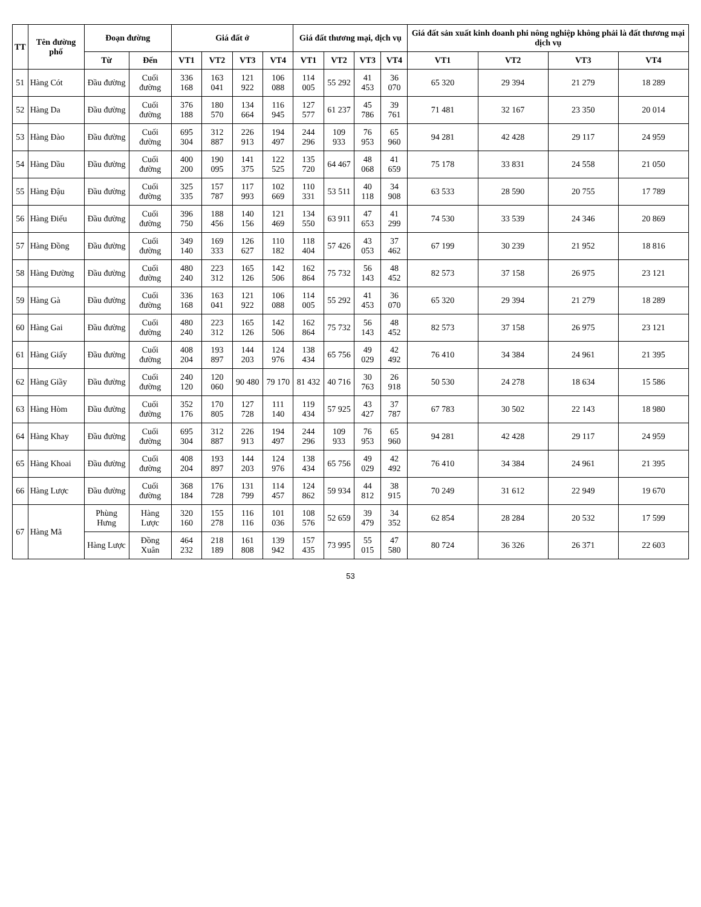| TT | Tên đường phố | Đoạn đường | | Giá đất ở | | | | Giá đất thương mại, dịch vụ | | | | Giá đất sản xuất kinh doanh phi nông nghiệp không phải là đất thương mại dịch vụ | | | |
| --- | --- | --- | --- | --- | --- | --- | --- | --- | --- | --- | --- | --- | --- | --- | --- |
| | | Từ | Đến | VT1 | VT2 | VT3 | VT4 | VT1 | VT2 | VT3 | VT4 | VT1 | VT2 | VT3 | VT4 |
| 51 | Hàng Cót | Đầu đường | Cuối đường | 336 168 | 163 041 | 121 922 | 106 088 | 114 005 | 55 292 | 41 453 | 36 070 | 65 320 | 29 394 | 21 279 | 18 289 |
| 52 | Hàng Da | Đầu đường | Cuối đường | 376 188 | 180 570 | 134 664 | 116 945 | 127 577 | 61 237 | 45 786 | 39 761 | 71 481 | 32 167 | 23 350 | 20 014 |
| 53 | Hàng Đào | Đầu đường | Cuối đường | 695 304 | 312 887 | 226 913 | 194 497 | 244 296 | 109 933 | 76 953 | 65 960 | 94 281 | 42 428 | 29 117 | 24 959 |
| 54 | Hàng Dầu | Đầu đường | Cuối đường | 400 200 | 190 095 | 141 375 | 122 525 | 135 720 | 64 467 | 48 068 | 41 659 | 75 178 | 33 831 | 24 558 | 21 050 |
| 55 | Hàng Đậu | Đầu đường | Cuối đường | 325 335 | 157 787 | 117 993 | 102 669 | 110 331 | 53 511 | 40 118 | 34 908 | 63 533 | 28 590 | 20 755 | 17 789 |
| 56 | Hàng Điếu | Đầu đường | Cuối đường | 396 750 | 188 456 | 140 156 | 121 469 | 134 550 | 63 911 | 47 653 | 41 299 | 74 530 | 33 539 | 24 346 | 20 869 |
| 57 | Hàng Đồng | Đầu đường | Cuối đường | 349 140 | 169 333 | 126 627 | 110 182 | 118 404 | 57 426 | 43 053 | 37 462 | 67 199 | 30 239 | 21 952 | 18 816 |
| 58 | Hàng Đường | Đầu đường | Cuối đường | 480 240 | 223 312 | 165 126 | 142 506 | 162 864 | 75 732 | 56 143 | 48 452 | 82 573 | 37 158 | 26 975 | 23 121 |
| 59 | Hàng Gà | Đầu đường | Cuối đường | 336 168 | 163 041 | 121 922 | 106 088 | 114 005 | 55 292 | 41 453 | 36 070 | 65 320 | 29 394 | 21 279 | 18 289 |
| 60 | Hàng Gai | Đầu đường | Cuối đường | 480 240 | 223 312 | 165 126 | 142 506 | 162 864 | 75 732 | 56 143 | 48 452 | 82 573 | 37 158 | 26 975 | 23 121 |
| 61 | Hàng Giấy | Đầu đường | Cuối đường | 408 204 | 193 897 | 144 203 | 124 976 | 138 434 | 65 756 | 49 029 | 42 492 | 76 410 | 34 384 | 24 961 | 21 395 |
| 62 | Hàng Giầy | Đầu đường | Cuối đường | 240 120 | 120 060 | 90 480 | 79 170 | 81 432 | 40 716 | 30 763 | 26 918 | 50 530 | 24 278 | 18 634 | 15 586 |
| 63 | Hàng Hòm | Đầu đường | Cuối đường | 352 176 | 170 805 | 127 728 | 111 140 | 119 434 | 57 925 | 43 427 | 37 787 | 67 783 | 30 502 | 22 143 | 18 980 |
| 64 | Hàng Khay | Đầu đường | Cuối đường | 695 304 | 312 887 | 226 913 | 194 497 | 244 296 | 109 933 | 76 953 | 65 960 | 94 281 | 42 428 | 29 117 | 24 959 |
| 65 | Hàng Khoai | Đầu đường | Cuối đường | 408 204 | 193 897 | 144 203 | 124 976 | 138 434 | 65 756 | 49 029 | 42 492 | 76 410 | 34 384 | 24 961 | 21 395 |
| 66 | Hàng Lược | Đầu đường | Cuối đường | 368 184 | 176 728 | 131 799 | 114 457 | 124 862 | 59 934 | 44 812 | 38 915 | 70 249 | 31 612 | 22 949 | 19 670 |
| 67 | Hàng Mã | Phùng Hưng | Hàng Lược | 320 160 | 155 278 | 116 116 | 101 036 | 108 576 | 52 659 | 39 479 | 34 352 | 62 854 | 28 284 | 20 532 | 17 599 |
| | | Hàng Lược | Đồng Xuân | 464 232 | 218 189 | 161 808 | 139 942 | 157 435 | 73 995 | 55 015 | 47 580 | 80 724 | 36 326 | 26 371 | 22 603 |
53